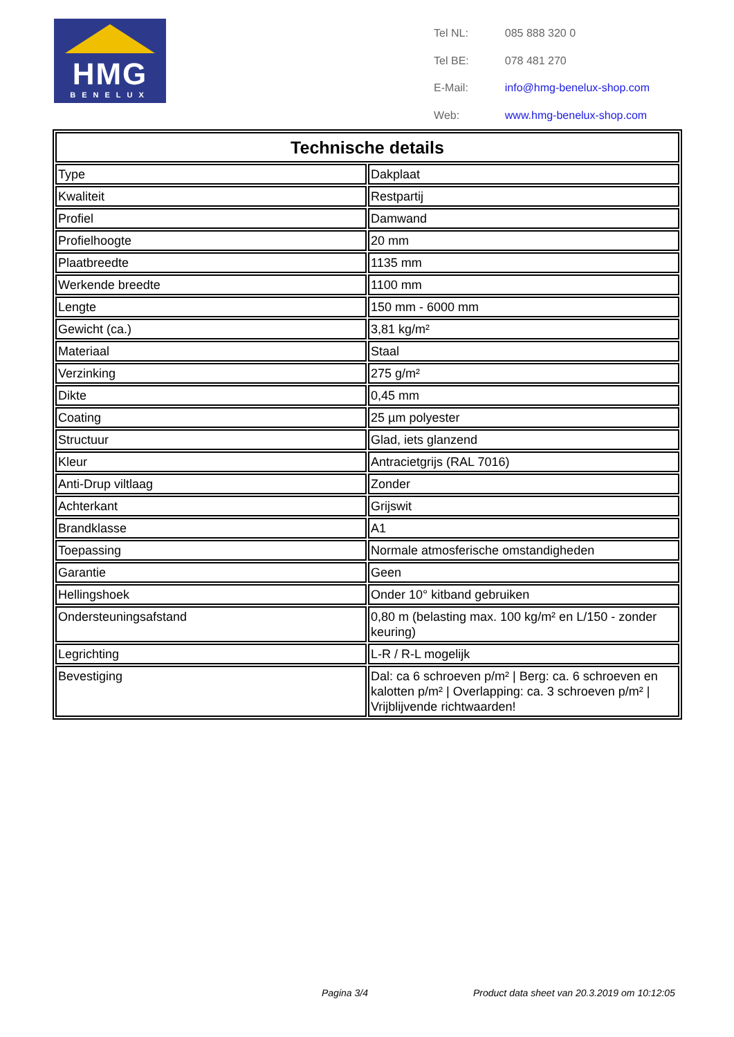HMG
BENELUX
| Tel NL: | 085 888 320 0 |
| Tel BE: | 078 481 270 |
| E-Mail: | info@hmg-benelux-shop.com |
| Web: | www.hmg-benelux-shop.com |
| Technische details | |
| --- | --- |
| Type | Dakplaat |
| Kwaliteit | Restpartij |
| Profiel | Damwand |
| Profielhoogte | 20 mm |
| Plaatbreedte | 1135 mm |
| Werkende breedte | 1100 mm |
| Lengte | 150 mm - 6000 mm |
| Gewicht (ca.) | 3,81 kg/m² |
| Materiaal | Staal |
| Verzinking | 275 g/m² |
| Dikte | 0,45 mm |
| Coating | 25 µm polyester |
| Structuur | Glad, iets glanzend |
| Kleur | Antracietgrijs (RAL 7016) |
| Anti-Drup viltlaag | Zonder |
| Achterkant | Grijswit |
| Brandklasse | A1 |
| Toepassing | Normale atmosferische omstandigheden |
| Garantie | Geen |
| Hellingshoek | Onder 10° kitband gebruiken |
| Ondersteuningsafstand | 0,80 m (belasting max. 100 kg/m² en L/150 - zonder keuring) |
| Legrichting | L-R / R-L mogelijk |
| Bevestiging | Dal: ca 6 schroeven p/m² / Berg: ca. 6 schroeven en kalotten p/m² / Overlapping: ca. 3 schroeven p/m² / Vrijblijvende richtwaarden! |
Pagina 3/4 Product data sheet van 20.3.2019 om 10:12:05